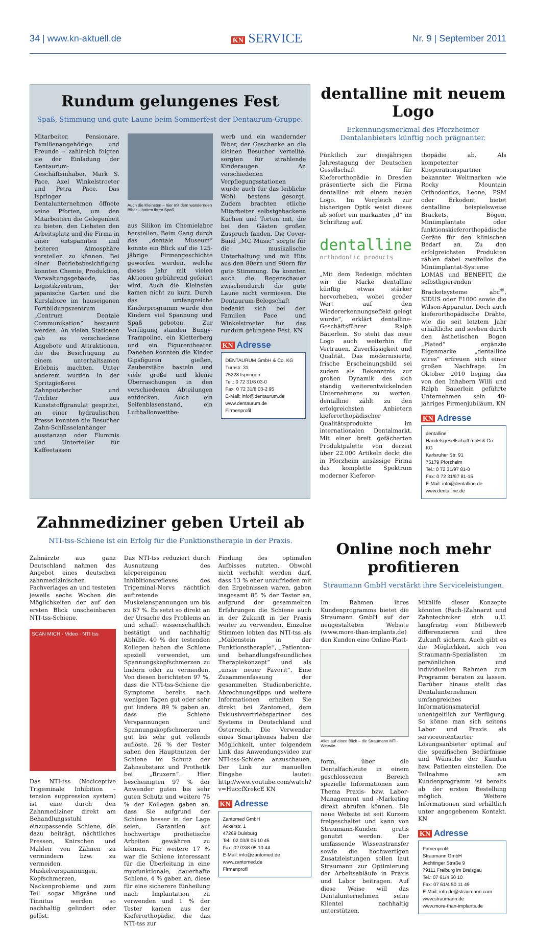34 | www.kn-aktuell.de
KN SERVICE
Nr. 9 | September 2011
Rundum gelungenes Fest
Spaß, Stimmung und gute Laune beim Sommerfest der Dentaurum-Gruppe.
Mitarbeiter, Pensionäre, Familienangehörige und Freunde – zahlreich folgten sie der Einladung der Dentaurum-Geschäftsinhaber, Mark S. Pace, Axel Winkelstroeter und Petra Pace. Das Ispringer Dentalunternehmen öffnete seine Pforten, um den Mitarbeitern die Gelegenheit zu bieten, den Liebsten den Arbeitsplatz und die Firma in einer entspannten und heiteren Atmosphäre vorstellen zu können. Bei einer Betriebsbesichtigung konnten Chemie, Produktion, Verwaltungsgebäude, das Logistikzentrum, der japanische Garten und die Kurslabore im hauseigenen Fortbildungszentrum „Centrum Dentale Communikation“ bestaunt werden. An vielen Stationen gab es verschiedene Angebote und Attraktionen, die die Besichtigung zu einem unterhaltsamen Erlebnis machten. Unter anderem wurden in der Spritzgießerei Zahnputzbecher und Trichter aus Kunststoffgranulat gespritzt, an einer hydraulischen Presse konnten die Besucher Zahn-Schlüsselanhänger ausstanzen oder Flummis und Unterteller für Kaffeetassen
Auch die Kleinsten – hier mit dem wandernden Biber – hatten ihren Spaß.
aus Silikon im Chemielabor herstellen. Beim Gang durch das „dentale Museum“ konnte ein Blick auf die 125-jährige Firmengeschichte geworfen werden, welche dieses Jahr mit vielen Aktionen gebührend gefeiert wird. Auch die Kleinsten kamen nicht zu kurz. Durch das umfangreiche Kinderprogramm wurde den Kindern viel Spannung und Spaß geboten. Zur Verfügung standen Bungy-Trampoline, ein Kletterberg und ein Figurentheater. Daneben konnten die Kinder Gipsfiguren gießen, Zauberstäbe basteln und viele große und kleine Überraschungen in den verschiedenen Abteilungen entdecken. Auch ein Seifenblasenstand, ein Luftballonwettbe-
werb und ein wandernder Biber, der Geschenke an die kleinen Besucher verteilte, sorgten für strahlende Kinderaugen. An verschiedenen Verpflegungsstationen wurde auch für das leibliche Wohl bestens gesorgt. Zudem brachten etliche Mitarbeiter selbstgebackene Kuchen und Torten mit, die bei den Gästen großen Zuspruch fanden. Die Cover-Band „MC Music“ sorgte für die musikalische Unterhaltung und mit Hits aus den 80ern und 90ern für gute Stimmung. Da konnten auch die Regenschauer zwischendurch die gute Laune nicht vermiesen. Die Dentaurum-Belegschaft bedankt sich bei den Familien Pace und Winkelstroeter für das rundum gelungene Fest. KN
KN Adresse
DENTAURUM GmbH & Co. KG
Turnstr. 31
75228 Ispringen
Tel.: 0 72 31/8 03-0
Fax: 0 72 31/8 03-2 95
E-Mail: info@dentaurum.de
www.dentaurum.de
Firmenprofil
dentalline mit neuem Logo
Erkennungsmerkmal des Pforzheimer Dentalanbieters künftig noch prägnanter.
Pünktlich zur diesjährigen Jahrestagung der Deutschen Gesellschaft für Kieferorthopädie in Dresden präsentierte sich die Firma dentalline mit einem neuen Logo. Im Vergleich zur bisherigen Optik weist dieses ab sofort ein markantes „d“ im Schriftzug auf.
dentalline
orthodontic products
„Mit dem Redesign möchten wir die Marke dentalline künftig etwas stärker hervorheben, wobei großer Wert auf den Wiedererkennungseffekt gelegt wurde“, erklärt dentalline-Geschäftsführer Ralph Bäuerlein. So steht das neue Logo auch weiterhin für Vertrauen, Zuverlässigkeit und Qualität. Das modernisierte, frische Erscheinungsbild sei zudem als Bekenntnis zur großen Dynamik des sich ständig weiterentwickelnden Unternehmens zu werten. dentalline zählt zu den erfolgreichsten Anbietern kieferorthopädischer Qualitätsprodukte im internationalen Dentalmarkt. Mit einer breit gefächerten Produktpalette von derzeit über 22.000 Artikeln deckt die in Pforzheim ansässige Firma das komplette Spektrum moderner Kieferor-
thopädie ab. Als kompetenter Kooperationspartner bekannter Weltmarken wie Rocky Mountain Orthodontics, Leone, PSM oder Erkodent bietet dentalline beispielsweise Brackets, Bögen, Miniimplantate oder funktionskieferorthopädische Geräte für den klinischen Bedarf an. Zu den erfolgreichsten Produkten zählen dabei zweifellos die Miniimplantat-Systeme LOMAS und BENEFIT, die selbstligierenden Bracketsysteme abc<sup>®</sup>, SIDUS oder F1000 sowie die Wilson-Apparatur. Doch auch kieferorthopädische Drähte, wie die seit letztem Jahr erhältliche und soeben durch den ästhetischen Bogen „Plated“ ergänzte Eigenmarke „dentalline wires“ erfreuen sich einer großen Nachfrage. Im Oktober 2010 beging das von den Inhabern Willi und Ralph Bäuerlein geführte Unternehmen sein 40-jähriges Firmenjubiläum. KN
KN Adresse
dentalline
Handelsgesellschaft mbH & Co. KG
Karlsruher Str. 91
75179 Pforzheim
Tel.: 0 72 31/97 81-0
Fax: 0 72 31/97 81-15
E-Mail: info@dentalline.de
www.dentalline.de
Zahnmediziner geben Urteil ab
NTI-tss-Schiene ist ein Erfolg für die Funktionstherapie in der Praxis.
Zahnärzte aus ganz Deutschland nahmen das Angebot eines deutschen zahnmedizinischen Fachverlages an und testeten jeweils sechs Wochen die Möglichkeiten der auf den ersten Blick unscheinbaren NTI-tss-Schiene.
SCAN MICH · Video · NTI tss
Das NTI-tss (Nociceptive Trigeminale Inhibition – tension suppression system) ist eine durch den Zahnmediziner direkt am Behandlungsstuhl einzupassende Schiene, die dazu beiträgt, nächtliches Pressen, Knirschen und Mahlen von Zähnen zu vermindern bzw. zu vermeiden. Muskelverspannungen, Kopfschmerzen, Nackenprobleme und zum Teil sogar Migräne und Tinnitus werden so nachhaltig gelindert oder gelöst.
Das NTI-tss reduziert durch Ausnutzung des körpereigenen Inhibitionsreflexes des Trigeminal-Nervs nächtlich auftretende Muskelanspannungen um bis zu 67 %. Es setzt so direkt an der Ursache des Problems an und schafft wissenschaftlich bestätigt und nachhaltig Abhilfe. 40 % der testenden Kollegen haben die Schiene speziell verwendet, um Spannungskopfschmerzen zu lindern oder zu vermeiden. Von diesen berichteten 97 %, dass die NTI-tss-Schiene die Symptome bereits nach wenigen Tagen gut oder sehr gut lindere. 89 % gaben an, dass die Schiene Verspannungen und Spannungskopfschmerzen gut bis sehr gut vollends auflöste. 26 % der Tester sahen den Hauptnutzen der Schiene im Schutz der Zahnsubstanz und Prothetik bei „Bruxern“. Hier bescheinigten 97 % der Anwender guten bis sehr guten Schutz und weitere 75 % der Kollegen gaben an, dass Sie aufgrund der Schiene besser in der Lage seien, Garantien auf hochwertige prothetische Arbeiten gewähren zu können. Für weitere 17 % war die Schiene interessant für die Überleitung in eine myofunktionale, dauerhafte Schiene, 4 % gaben an, diese für eine sicherere Einheilung nach Implantation zu verwenden und 1 % der Tester kamen aus der Kieferorthopädie, die das NTI-tss zur
Findung des optimalen Aufbisses nutzten. Obwohl nicht verhehlt werden darf, dass 13 % eher unzufrieden mit den Ergebnissen waren, gaben insgesamt 85 % der Tester an, aufgrund der gesammelten Erfahrungen die Schiene auch in der Zukunft in der Praxis weiter zu verwenden. Einzelne Stimmen lobten das NTI-tss als „Meilenstein in der Funktionstherapie“, „Patienten- und behandlungsfreundliches Therapiekonzept“ und als „unser neuer Favorit“. Eine Zusammenfassung der gesammelten Studienberichte, Abrechnungstipps und weitere Informationen erhalten Sie direkt bei Zantomed, dem Exklusivvertriebspartner des Systems in Deutschland und Österreich. Die Verwender eines Smartphones haben die Möglichkeit, unter folgendem Link das Anwendungsvideo zur NTI-tss-Schiene anzuschauen. Der Link zur manuellen Eingabe lautet: http://www.youtube.com/watch?v=HuccfXrekcE KN
KN Adresse
Zantomed GmbH
Ackerstr. 1
47269 Duisburg
Tel.: 02 03/8 05 10 45
Fax: 02 03/8 05 10 44
E-Mail: info@zantomed.de
www.zantomed.de
Firmenprofil
Online noch mehr profitieren
Straumann GmbH verstärkt ihre Serviceleistungen.
Im Rahmen ihres Kundenprogramms bietet die Straumann GmbH auf der neugestalteten Website (www.more-than-implants.de) den Kunden eine Online-Platt-
Alles auf einen Blick – die Straumann MTI-Website.
form, über die Dentalfachleute in einem geschlossenen Bereich spezielle Informationen zum Thema Praxis- bzw. Labor-Management und -Marketing direkt abrufen können. Die neue Website ist seit Kurzem freigeschaltet und kann von Straumann-Kunden gratis genutzt werden. Der umfassende Wissenstransfer sowie die hochwertigen Zusatzleistungen sollen laut Straumann zur Optimierung der Arbeitsabläufe in Praxis und Labor beitragen. Auf diese Weise will das Dentalunternehmen seine Klientel nachhaltig unterstützen.
Mithilfe dieser Konzepte könnten (Fach-)Zahnarzt und Zahntechniker sich u.U. langfristig vom Mitbewerb differenzieren und ihre Zukunft sichern. Auch gibt es die Möglichkeit, sich von Straumann-Spezialisten im persönlichen und individuellen Rahmen zum Programm beraten zu lassen. Darüber hinaus stellt das Dentalunternehmen umfangreiches Informationsmaterial unentgeltlich zur Verfügung. So könne man sich seitens Labor und Praxis als serviceorientierter Lösungsanbieter optimal auf die spezifischen Bedürfnisse und Wünsche der Kunden bzw. Patienten einstellen. Die Teilnahme am Kundenprogramm ist bereits ab der ersten Bestellung möglich. Weitere Informationen sind erhältlich unter angegebenem Kontakt. KN
KN Adresse
Firmenprofil
Straumann GmbH
Jechtinger Straße 9
79111 Freiburg im Breisgau
Tel.: 07 61/4 50 10
Fax: 07 61/4 50 11 49
E-Mail: info.de@straumann.com
www.straumann.de
www.more-than-implants.de